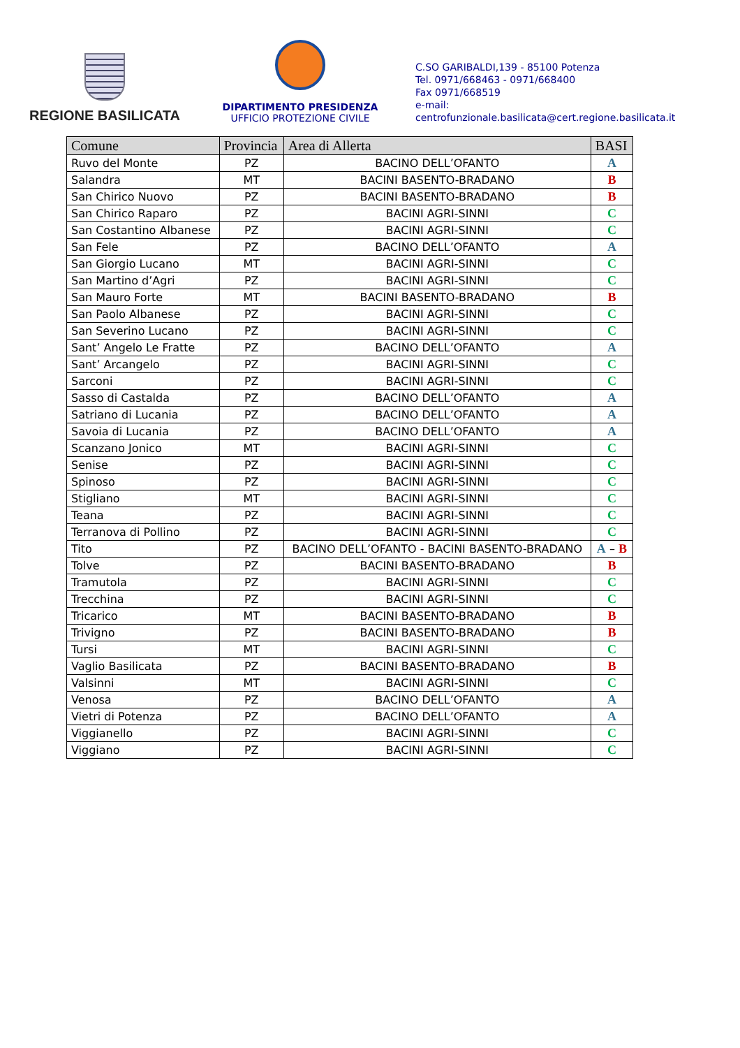REGIONE BASILICATA
DIPARTIMENTO PRESIDENZA
UFFICIO PROTEZIONE CIVILE
C.SO GARIBALDI,139 - 85100 Potenza
Tel. 0971/668463 - 0971/668400
Fax 0971/668519
e-mail:
centrofunzionale.basilicata@cert.regione.basilicata.it
| Comune | Provincia | Area di Allerta | BASI |
| --- | --- | --- | --- |
| Ruvo del Monte | PZ | BACINO DELL’OFANTO | A |
| Salandra | MT | BACINI BASENTO-BRADANO | B |
| San Chirico Nuovo | PZ | BACINI BASENTO-BRADANO | B |
| San Chirico Raparo | PZ | BACINI AGRI-SINNI | C |
| San Costantino Albanese | PZ | BACINI AGRI-SINNI | C |
| San Fele | PZ | BACINO DELL’OFANTO | A |
| San Giorgio Lucano | MT | BACINI AGRI-SINNI | C |
| San Martino d’Agri | PZ | BACINI AGRI-SINNI | C |
| San Mauro Forte | MT | BACINI BASENTO-BRADANO | B |
| San Paolo Albanese | PZ | BACINI AGRI-SINNI | C |
| San Severino Lucano | PZ | BACINI AGRI-SINNI | C |
| Sant’ Angelo Le Fratte | PZ | BACINO DELL’OFANTO | A |
| Sant’ Arcangelo | PZ | BACINI AGRI-SINNI | C |
| Sarconi | PZ | BACINI AGRI-SINNI | C |
| Sasso di Castalda | PZ | BACINO DELL’OFANTO | A |
| Satriano di Lucania | PZ | BACINO DELL’OFANTO | A |
| Savoia di Lucania | PZ | BACINO DELL’OFANTO | A |
| Scanzano Jonico | MT | BACINI AGRI-SINNI | C |
| Senise | PZ | BACINI AGRI-SINNI | C |
| Spinoso | PZ | BACINI AGRI-SINNI | C |
| Stigliano | MT | BACINI AGRI-SINNI | C |
| Teana | PZ | BACINI AGRI-SINNI | C |
| Terranova di Pollino | PZ | BACINI AGRI-SINNI | C |
| Tito | PZ | BACINO DELL’OFANTO - BACINI BASENTO-BRADANO | A – B |
| Tolve | PZ | BACINI BASENTO-BRADANO | B |
| Tramutola | PZ | BACINI AGRI-SINNI | C |
| Trecchina | PZ | BACINI AGRI-SINNI | C |
| Tricarico | MT | BACINI BASENTO-BRADANO | B |
| Trivigno | PZ | BACINI BASENTO-BRADANO | B |
| Tursi | MT | BACINI AGRI-SINNI | C |
| Vaglio Basilicata | PZ | BACINI BASENTO-BRADANO | B |
| Valsinni | MT | BACINI AGRI-SINNI | C |
| Venosa | PZ | BACINO DELL’OFANTO | A |
| Vietri di Potenza | PZ | BACINO DELL’OFANTO | A |
| Viggianello | PZ | BACINI AGRI-SINNI | C |
| Viggiano | PZ | BACINI AGRI-SINNI | C |